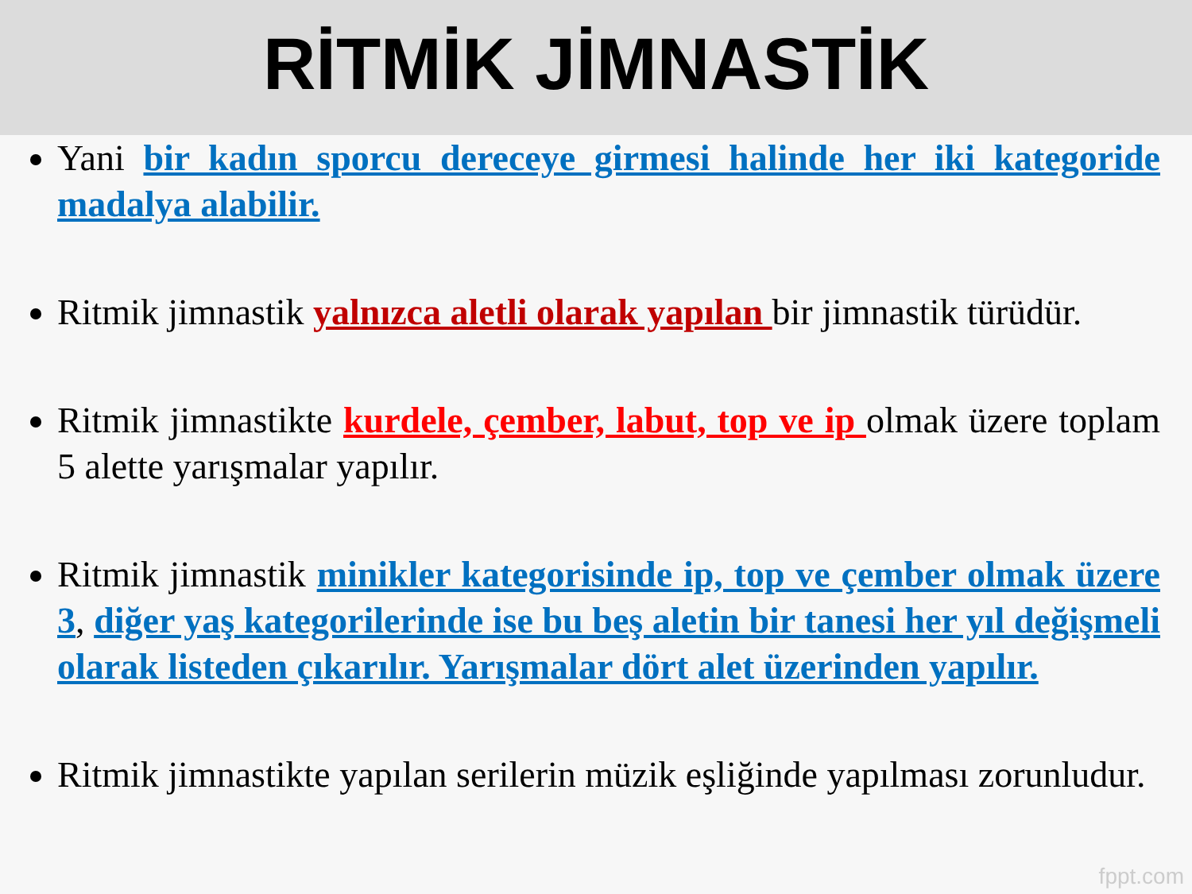RİTMİK JİMNASTİK
Yani bir kadın sporcu dereceye girmesi halinde her iki kategoride madalya alabilir.
Ritmik jimnastik yalnızca aletli olarak yapılan bir jimnastik türüdür.
Ritmik jimnastikte kurdele, çember, labut, top ve ip olmak üzere toplam 5 alette yarışmalar yapılır.
Ritmik jimnastik minikler kategorisinde ip, top ve çember olmak üzere 3, diğer yaş kategorilerinde ise bu beş aletin bir tanesi her yıl değişmeli olarak listeden çıkarılır. Yarışmalar dört alet üzerinden yapılır.
Ritmik jimnastikte yapılan serilerin müzik eşliğinde yapılması zorunludur.
fppt.com